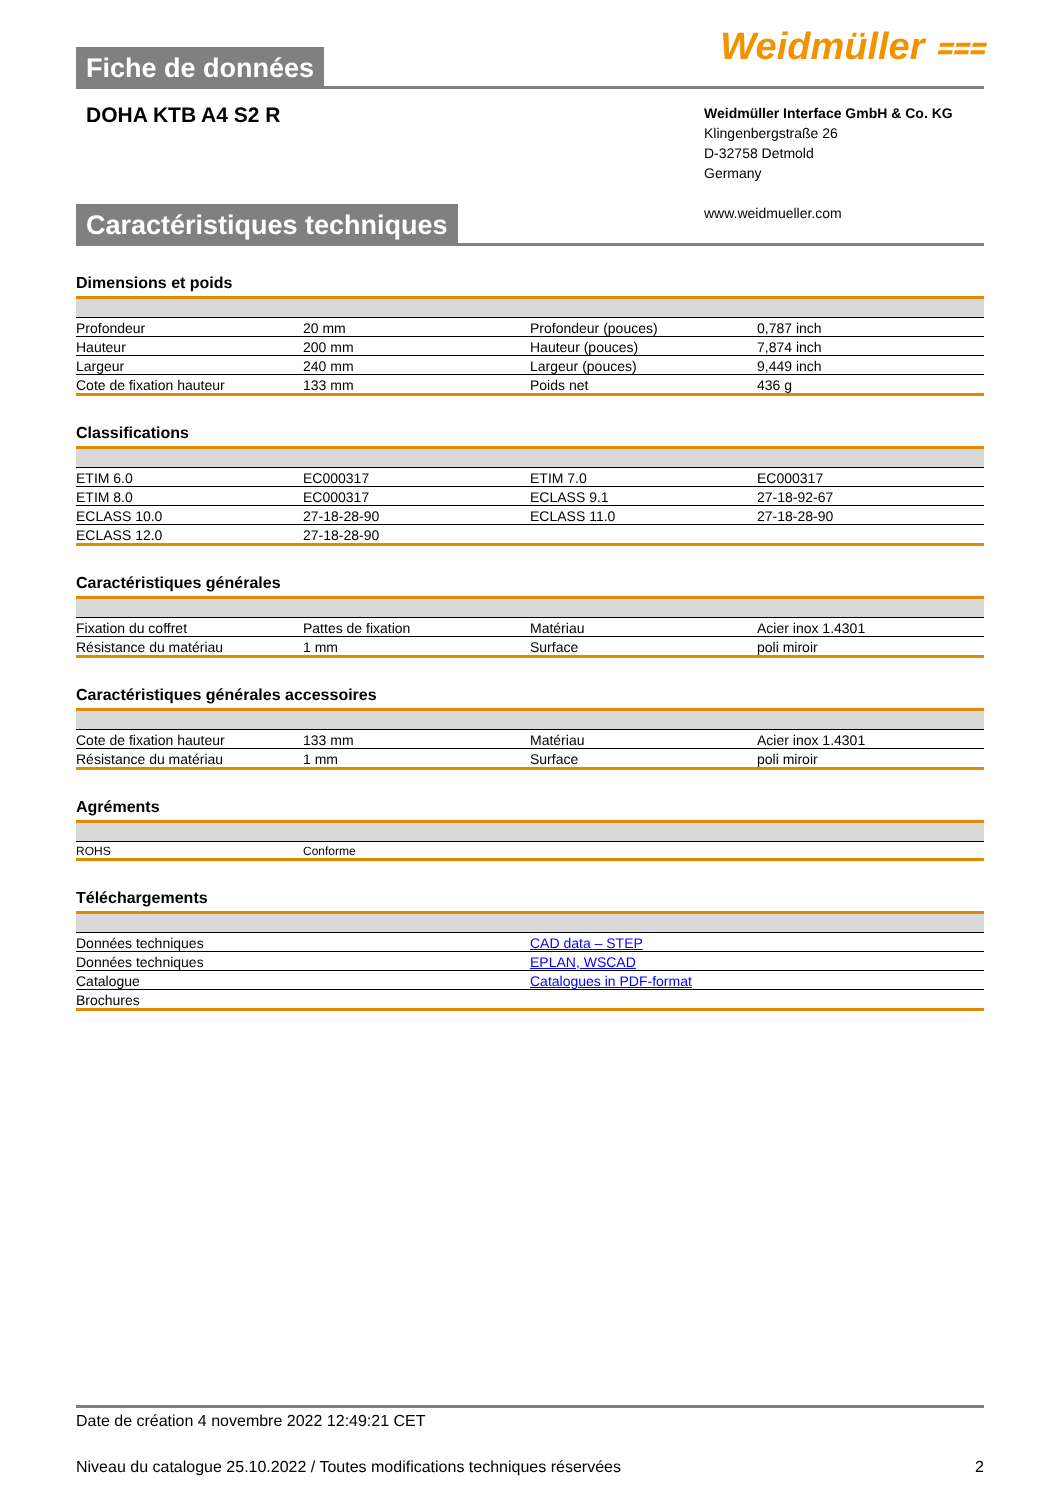Fiche de données
Weidmüller ⩶
DOHA KTB A4 S2 R
Weidmüller Interface GmbH & Co. KG
Klingenbergstraße 26
D-32758 Detmold
Germany
www.weidmueller.com
Caractéristiques techniques
Dimensions et poids
| Profondeur | 20 mm | Profondeur (pouces) | 0,787 inch |
| Hauteur | 200 mm | Hauteur (pouces) | 7,874 inch |
| Largeur | 240 mm | Largeur (pouces) | 9,449 inch |
| Cote de fixation hauteur | 133 mm | Poids net | 436 g |
Classifications
| ETIM 6.0 | EC000317 | ETIM 7.0 | EC000317 |
| ETIM 8.0 | EC000317 | ECLASS 9.1 | 27-18-92-67 |
| ECLASS 10.0 | 27-18-28-90 | ECLASS 11.0 | 27-18-28-90 |
| ECLASS 12.0 | 27-18-28-90 | | |
Caractéristiques générales
| Fixation du coffret | Pattes de fixation | Matériau | Acier inox 1.4301 |
| Résistance du matériau | 1 mm | Surface | poli miroir |
Caractéristiques générales accessoires
| Cote de fixation hauteur | 133 mm | Matériau | Acier inox 1.4301 |
| Résistance du matériau | 1 mm | Surface | poli miroir |
Agréments
| ROHS | Conforme | | |
Téléchargements
| Données techniques | CAD data – STEP |
| Données techniques | EPLAN, WSCAD |
| Catalogue | Catalogues in PDF-format |
| Brochures | |
Date de création 4 novembre 2022 12:49:21 CET
Niveau du catalogue 25.10.2022 / Toutes modifications techniques réservées 2